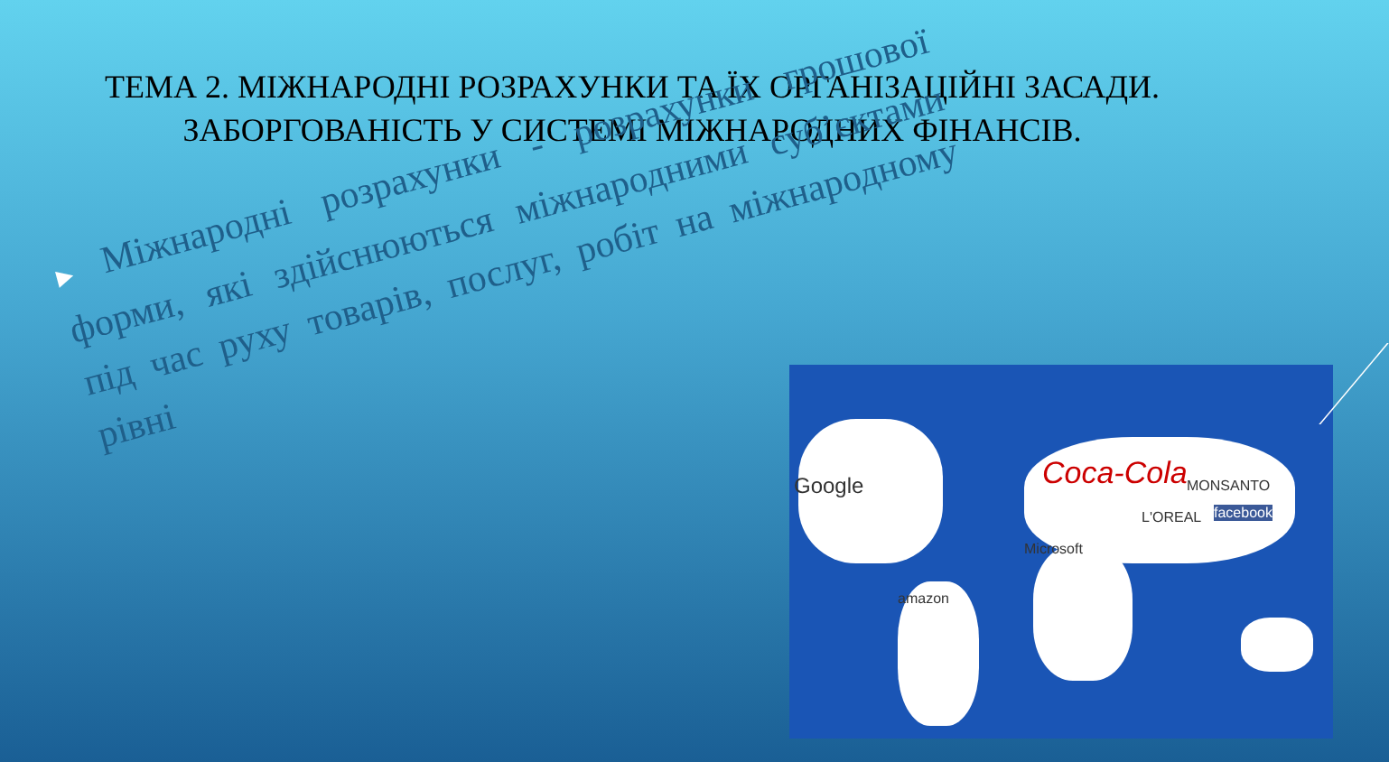ТЕМА 2. МІЖНАРОДНІ РОЗРАХУНКИ ТА ЇХ ОРГАНІЗАЦІЙНІ ЗАСАДИ. ЗАБОРГОВАНІСТЬ У СИСТЕМІ МІЖНАРОДНИХ ФІНАНСІВ.
▶ Міжнародні розрахунки - розрахунки грошової форми, які здійснюються міжнародними суб’єктами під час руху товарів, послуг, робіт на міжнародному рівні
Coca-Cola MONSANTO
facebook
L'OREAL
Microsoft
Google
amazon